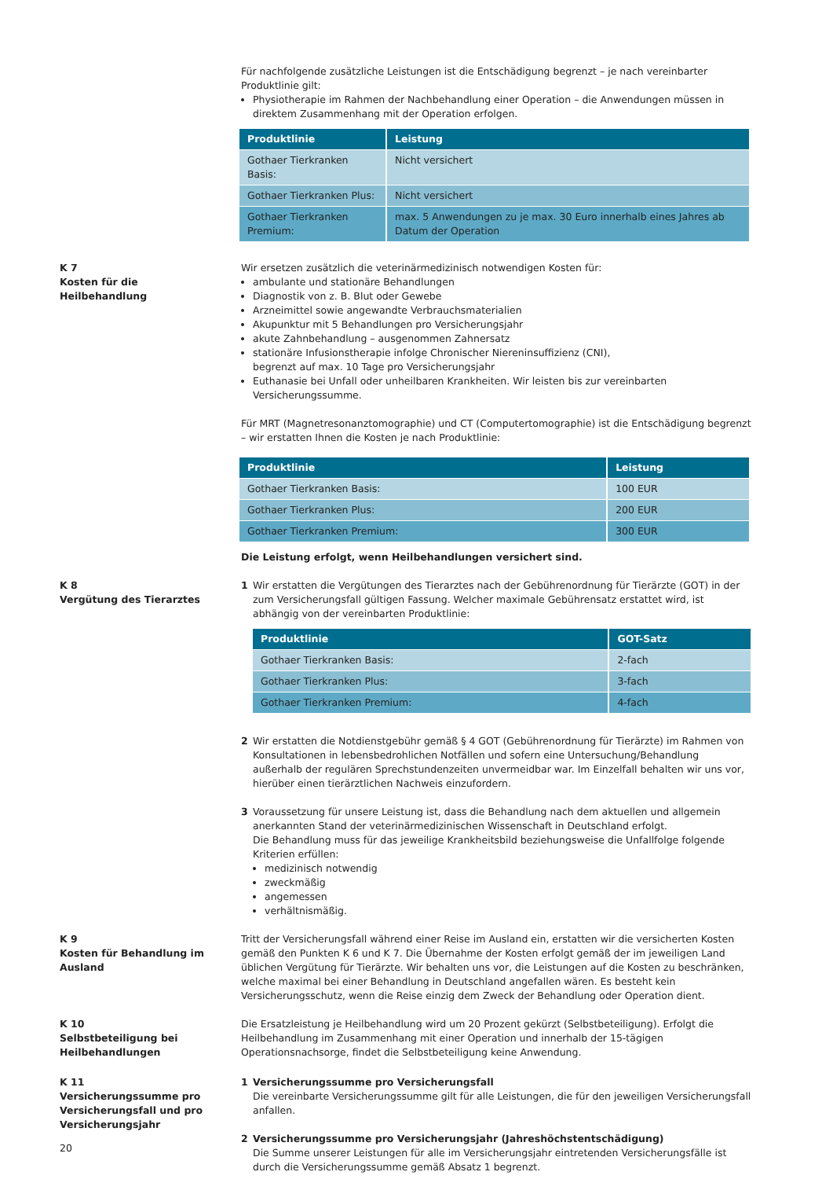Für nachfolgende zusätzliche Leistungen ist die Entschädigung begrenzt – je nach vereinbarter Produktlinie gilt:
Physiotherapie im Rahmen der Nachbehandlung einer Operation – die Anwendungen müssen in direktem Zusammenhang mit der Operation erfolgen.
| Produktlinie | Leistung |
| --- | --- |
| Gothaer Tierkranken Basis: | Nicht versichert |
| Gothaer Tierkranken Plus: | Nicht versichert |
| Gothaer Tierkranken Premium: | max. 5 Anwendungen zu je max. 30 Euro innerhalb eines Jahres ab Datum der Operation |
K 7
Kosten für die
Heilbehandlung
Wir ersetzen zusätzlich die veterinärmedizinisch notwendigen Kosten für:
ambulante und stationäre Behandlungen
Diagnostik von z. B. Blut oder Gewebe
Arzneimittel sowie angewandte Verbrauchsmaterialien
Akupunktur mit 5 Behandlungen pro Versicherungsjahr
akute Zahnbehandlung – ausgenommen Zahnersatz
stationäre Infusionstherapie infolge Chronischer Niereninsuffizienz (CNI),
begrenzt auf max. 10 Tage pro Versicherungsjahr
Euthanasie bei Unfall oder unheilbaren Krankheiten. Wir leisten bis zur vereinbarten Versicherungssumme.
Für MRT (Magnetresonanztomographie) und CT (Computertomographie) ist die Entschädigung begrenzt – wir erstatten Ihnen die Kosten je nach Produktlinie:
| Produktlinie | Leistung |
| --- | --- |
| Gothaer Tierkranken Basis: | 100 EUR |
| Gothaer Tierkranken Plus: | 200 EUR |
| Gothaer Tierkranken Premium: | 300 EUR |
Die Leistung erfolgt, wenn Heilbehandlungen versichert sind.
K 8
Vergütung des Tierarztes
1 Wir erstatten die Vergütungen des Tierarztes nach der Gebührenordnung für Tierärzte (GOT) in der zum Versicherungsfall gültigen Fassung. Welcher maximale Gebührensatz erstattet wird, ist abhängig von der vereinbarten Produktlinie:
| Produktlinie | GOT-Satz |
| --- | --- |
| Gothaer Tierkranken Basis: | 2-fach |
| Gothaer Tierkranken Plus: | 3-fach |
| Gothaer Tierkranken Premium: | 4-fach |
2 Wir erstatten die Notdienstgebühr gemäß § 4 GOT (Gebührenordnung für Tierärzte) im Rahmen von Konsultationen in lebensbedrohlichen Notfällen und sofern eine Untersuchung/Behandlung außerhalb der regulären Sprechstundenzeiten unvermeidbar war. Im Einzelfall behalten wir uns vor, hierüber einen tierärztlichen Nachweis einzufordern.
3 Voraussetzung für unsere Leistung ist, dass die Behandlung nach dem aktuellen und allgemein anerkannten Stand der veterinärmedizinischen Wissenschaft in Deutschland erfolgt.
Die Behandlung muss für das jeweilige Krankheitsbild beziehungsweise die Unfallfolge folgende Kriterien erfüllen:
medizinisch notwendig
zweckmäßig
angemessen
verhältnismäßig.
K 9
Kosten für Behandlung im
Ausland
Tritt der Versicherungsfall während einer Reise im Ausland ein, erstatten wir die versicherten Kosten gemäß den Punkten K 6 und K 7. Die Übernahme der Kosten erfolgt gemäß der im jeweiligen Land üblichen Vergütung für Tierärzte. Wir behalten uns vor, die Leistungen auf die Kosten zu beschränken, welche maximal bei einer Behandlung in Deutschland angefallen wären. Es besteht kein Versicherungsschutz, wenn die Reise einzig dem Zweck der Behandlung oder Operation dient.
K 10
Selbstbeteiligung bei
Heilbehandlungen
Die Ersatzleistung je Heilbehandlung wird um 20 Prozent gekürzt (Selbstbeteiligung). Erfolgt die Heilbehandlung im Zusammenhang mit einer Operation und innerhalb der 15-tägigen Operationsnachsorge, findet die Selbstbeteiligung keine Anwendung.
K 11
Versicherungssumme pro
Versicherungsfall und pro
Versicherungsjahr
1 Versicherungssumme pro Versicherungsfall
Die vereinbarte Versicherungssumme gilt für alle Leistungen, die für den jeweiligen Versicherungsfall anfallen.
2 Versicherungssumme pro Versicherungsjahr (Jahreshöchstentschädigung)
Die Summe unserer Leistungen für alle im Versicherungsjahr eintretenden Versicherungsfälle ist durch die Versicherungssumme gemäß Absatz 1 begrenzt.
20